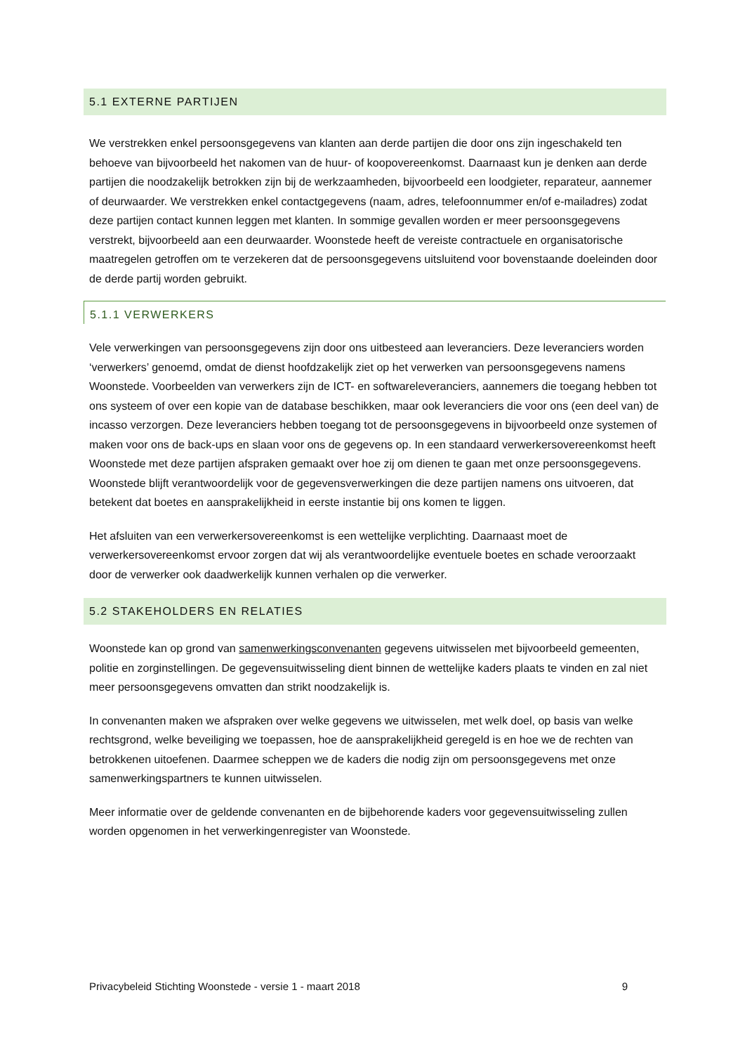5.1 EXTERNE PARTIJEN
We verstrekken enkel persoonsgegevens van klanten aan derde partijen die door ons zijn ingeschakeld ten behoeve van bijvoorbeeld het nakomen van de huur- of koopovereenkomst. Daarnaast kun je denken aan derde partijen die noodzakelijk betrokken zijn bij de werkzaamheden, bijvoorbeeld een loodgieter, reparateur, aannemer of deurwaarder. We verstrekken enkel contactgegevens (naam, adres, telefoonnummer en/of e-mailadres) zodat deze partijen contact kunnen leggen met klanten. In sommige gevallen worden er meer persoonsgegevens verstrekt, bijvoorbeeld aan een deurwaarder. Woonstede heeft de vereiste contractuele en organisatorische maatregelen getroffen om te verzekeren dat de persoonsgegevens uitsluitend voor bovenstaande doeleinden door de derde partij worden gebruikt.
5.1.1 VERWERKERS
Vele verwerkingen van persoonsgegevens zijn door ons uitbesteed aan leveranciers. Deze leveranciers worden ‘verwerkers’ genoemd, omdat de dienst hoofdzakelijk ziet op het verwerken van persoonsgegevens namens Woonstede. Voorbeelden van verwerkers zijn de ICT- en softwareleveranciers, aannemers die toegang hebben tot ons systeem of over een kopie van de database beschikken, maar ook leveranciers die voor ons (een deel van) de incasso verzorgen. Deze leveranciers hebben toegang tot de persoonsgegevens in bijvoorbeeld onze systemen of maken voor ons de back-ups en slaan voor ons de gegevens op. In een standaard verwerkersovereenkomst heeft Woonstede met deze partijen afspraken gemaakt over hoe zij om dienen te gaan met onze persoonsgegevens. Woonstede blijft verantwoordelijk voor de gegevensverwerkingen die deze partijen namens ons uitvoeren, dat betekent dat boetes en aansprakelijkheid in eerste instantie bij ons komen te liggen.
Het afsluiten van een verwerkersovereenkomst is een wettelijke verplichting. Daarnaast moet de verwerkersovereenkomst ervoor zorgen dat wij als verantwoordelijke eventuele boetes en schade veroorzaakt door de verwerker ook daadwerkelijk kunnen verhalen op die verwerker.
5.2 STAKEHOLDERS EN RELATIES
Woonstede kan op grond van samenwerkingsconvenanten gegevens uitwisselen met bijvoorbeeld gemeenten, politie en zorginstellingen. De gegevensuitwisseling dient binnen de wettelijke kaders plaats te vinden en zal niet meer persoonsgegevens omvatten dan strikt noodzakelijk is.
In convenanten maken we afspraken over welke gegevens we uitwisselen, met welk doel, op basis van welke rechtsgrond, welke beveiliging we toepassen, hoe de aansprakelijkheid geregeld is en hoe we de rechten van betrokkenen uitoefenen. Daarmee scheppen we de kaders die nodig zijn om persoonsgegevens met onze samenwerkingspartners te kunnen uitwisselen.
Meer informatie over de geldende convenanten en de bijbehorende kaders voor gegevensuitwisseling zullen worden opgenomen in het verwerkingenregister van Woonstede.
Privacybeleid Stichting Woonstede - versie 1 - maart 2018 9